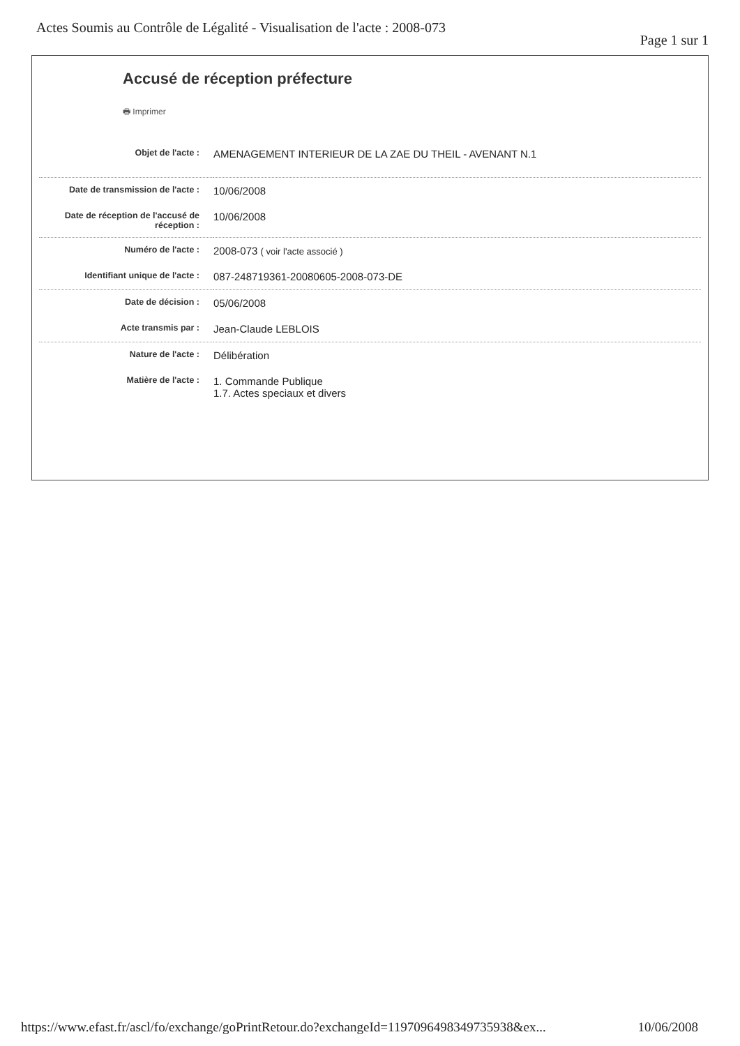Actes Soumis au Contrôle de Légalité - Visualisation de l'acte : 2008-073 Page 1 sur 1
Accusé de réception préfecture
🖶 Imprimer
| Objet de l'acte : | AMENAGEMENT INTERIEUR DE LA ZAE DU THEIL - AVENANT N.1 |
| Date de transmission de l'acte : | 10/06/2008 |
| Date de réception de l'accusé de réception : | 10/06/2008 |
| Numéro de l'acte : | 2008-073 ( voir l'acte associé ) |
| Identifiant unique de l'acte : | 087-248719361-20080605-2008-073-DE |
| Date de décision : | 05/06/2008 |
| Acte transmis par : | Jean-Claude LEBLOIS |
| Nature de l'acte : | Délibération |
| Matière de l'acte : | 1. Commande Publique 1.7. Actes speciaux et divers |
https://www.efast.fr/ascl/fo/exchange/goPrintRetour.do?exchangeId=1197096498349735938&ex... 10/06/2008